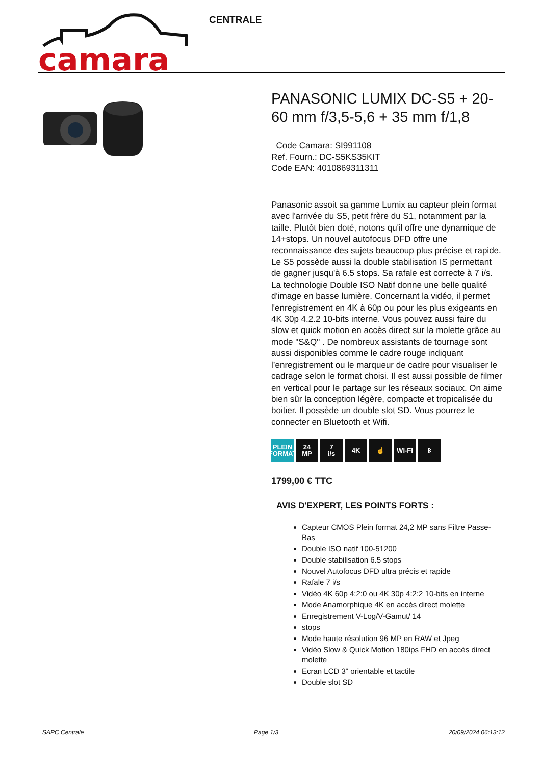camara
CENTRALE
PANASONIC LUMIX DC-S5 + 20-60 mm f/3,5-5,6 + 35 mm f/1,8
Code Camara: SI991108
Ref. Fourn.: DC-S5KS35KIT
Code EAN: 4010869311311
Panasonic assoit sa gamme Lumix au capteur plein format avec l'arrivée du S5, petit frère du S1, notamment par la taille. Plutôt bien doté, notons qu'il offre une dynamique de 14+stops. Un nouvel autofocus DFD offre une reconnaissance des sujets beaucoup plus précise et rapide. Le S5 possède aussi la double stabilisation IS permettant de gagner jusqu'à 6.5 stops. Sa rafale est correcte à 7 i/s. La technologie Double ISO Natif donne une belle qualité d'image en basse lumière. Concernant la vidéo, il permet l'enregistrement en 4K à 60p ou pour les plus exigeants en 4K 30p 4.2.2 10-bits interne. Vous pouvez aussi faire du slow et quick motion en accès direct sur la molette grâce au mode "S&Q" . De nombreux assistants de tournage sont aussi disponibles comme le cadre rouge indiquant l’enregistrement ou le marqueur de cadre pour visualiser le cadrage selon le format choisi. Il est aussi possible de filmer en vertical pour le partage sur les réseaux sociaux. On aime bien sûr la conception légère, compacte et tropicalisée du boitier. Il possède un double slot SD. Vous pourrez le connecter en Bluetooth et Wifi.
PLEIN FORMAT
24
MP
7
i/s
4K ☝ WI-FI ᛒ
1799,00 € TTC
AVIS D'EXPERT, LES POINTS FORTS :
Capteur CMOS Plein format 24,2 MP sans Filtre Passe-Bas
Double ISO natif 100-51200
Double stabilisation 6.5 stops
Nouvel Autofocus DFD ultra précis et rapide
Rafale 7 i/s
Vidéo 4K 60p 4:2:0 ou 4K 30p 4:2:2 10-bits en interne
Mode Anamorphique 4K en accès direct molette
Enregistrement V-Log/V-Gamut/ 14
stops
Mode haute résolution 96 MP en RAW et Jpeg
Vidéo Slow & Quick Motion 180ips FHD en accès direct molette
Ecran LCD 3" orientable et tactile
Double slot SD
SAPC Centrale Page 1/3 20/09/2024 06:13:12